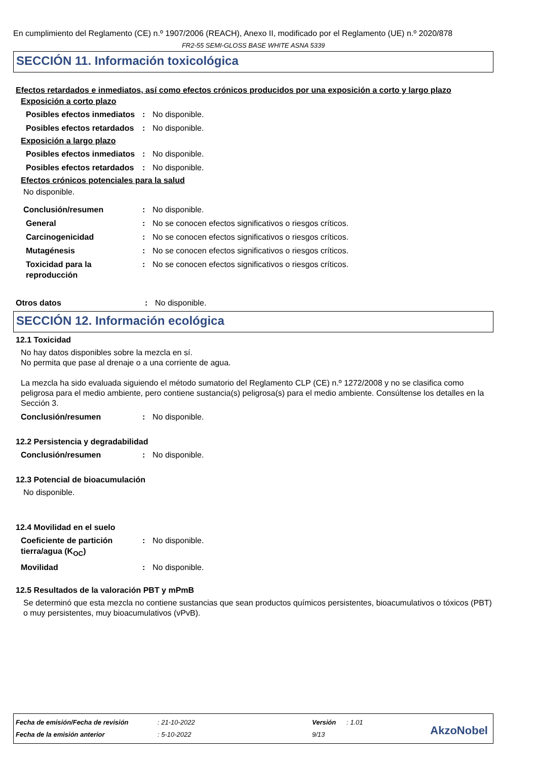En cumplimiento del Reglamento (CE) n.º 1907/2006 (REACH), Anexo II, modificado por el Reglamento (UE) n.º 2020/878
FR2-55 SEMI-GLOSS BASE WHITE ASNA 5339
SECCIÓN 11. Información toxicológica
Efectos retardados e inmediatos, así como efectos crónicos producidos por una exposición a corto y largo plazo
Exposición a corto plazo
Posibles efectos inmediatos
: No disponible.
Posibles efectos retardados
: No disponible.
Exposición a largo plazo
Posibles efectos inmediatos
: No disponible.
Posibles efectos retardados
: No disponible.
Efectos crónicos potenciales para la salud
No disponible.
Conclusión/resumen : No disponible.
General : No se conocen efectos significativos o riesgos críticos.
Carcinogenicidad : No se conocen efectos significativos o riesgos críticos.
Mutagénesis : No se conocen efectos significativos o riesgos críticos.
Toxicidad para la reproducción
: No se conocen efectos significativos o riesgos críticos.
Otros datos : No disponible.
SECCIÓN 12. Información ecológica
12.1 Toxicidad
No hay datos disponibles sobre la mezcla en sí.
No permita que pase al drenaje o a una corriente de agua.
La mezcla ha sido evaluada siguiendo el método sumatorio del Reglamento CLP (CE) n.º 1272/2008 y no se clasifica como peligrosa para el medio ambiente, pero contiene sustancia(s) peligrosa(s) para el medio ambiente. Consúltense los detalles en la Sección 3.
Conclusión/resumen : No disponible.
12.2 Persistencia y degradabilidad
Conclusión/resumen : No disponible.
12.3 Potencial de bioacumulación
No disponible.
12.4 Movilidad en el suelo
Coeficiente de partición tierra/agua (K<sub>OC</sub>)
: No disponible.
Movilidad : No disponible.
12.5 Resultados de la valoración PBT y mPmB
Se determinó que esta mezcla no contiene sustancias que sean productos químicos persistentes, bioacumulativos o tóxicos (PBT) o muy persistentes, muy bioacumulativos (vPvB).
| Fecha de emisión/Fecha de revisión | : 21-10-2022 | Versión | : 1.01 |
| Fecha de la emisión anterior | : 5-10-2022 | 9/13 | |
AkzoNobel